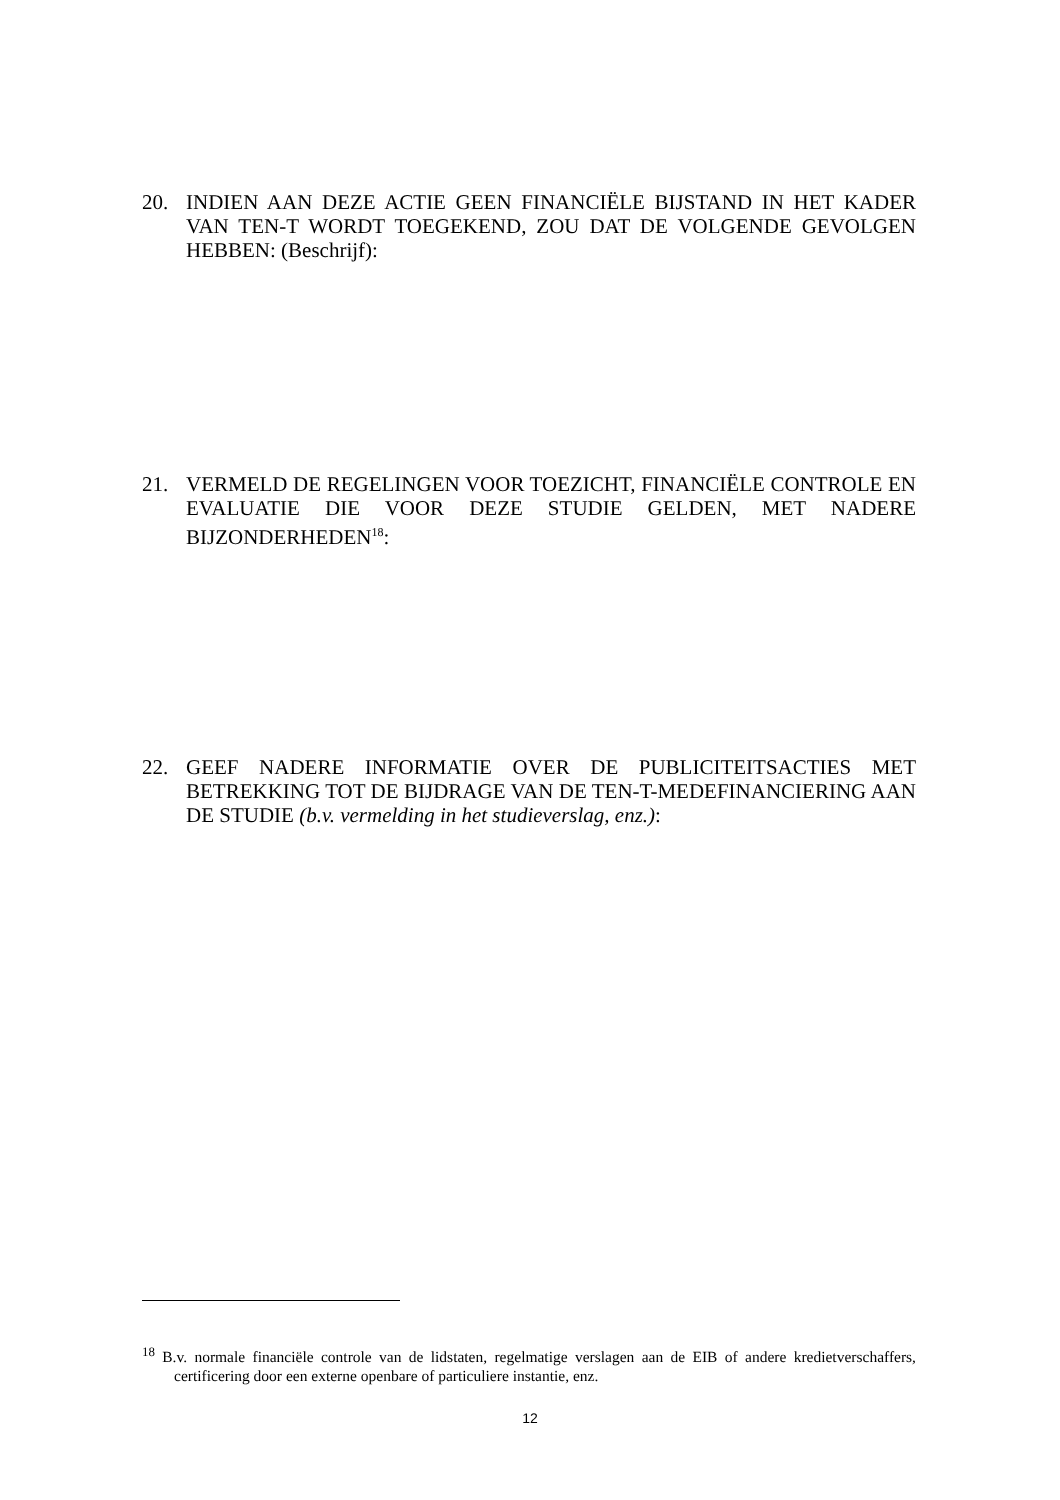20. INDIEN AAN DEZE ACTIE GEEN FINANCIËLE BIJSTAND IN HET KADER VAN TEN-T WORDT TOEGEKEND, ZOU DAT DE VOLGENDE GEVOLGEN HEBBEN: (Beschrijf):
21. VERMELD DE REGELINGEN VOOR TOEZICHT, FINANCIËLE CONTROLE EN EVALUATIE DIE VOOR DEZE STUDIE GELDEN, MET NADERE BIJZONDERHEDEN<sup>18</sup>:
22. GEEF NADERE INFORMATIE OVER DE PUBLICITEITSACTIES MET BETREKKING TOT DE BIJDRAGE VAN DE TEN-T-MEDEFINANCIERING AAN DE STUDIE (b.v. vermelding in het studieverslag, enz.):
<sup>18</sup> B.v. normale financiële controle van de lidstaten, regelmatige verslagen aan de EIB of andere kredietverschaffers, certificering door een externe openbare of particuliere instantie, enz.
12